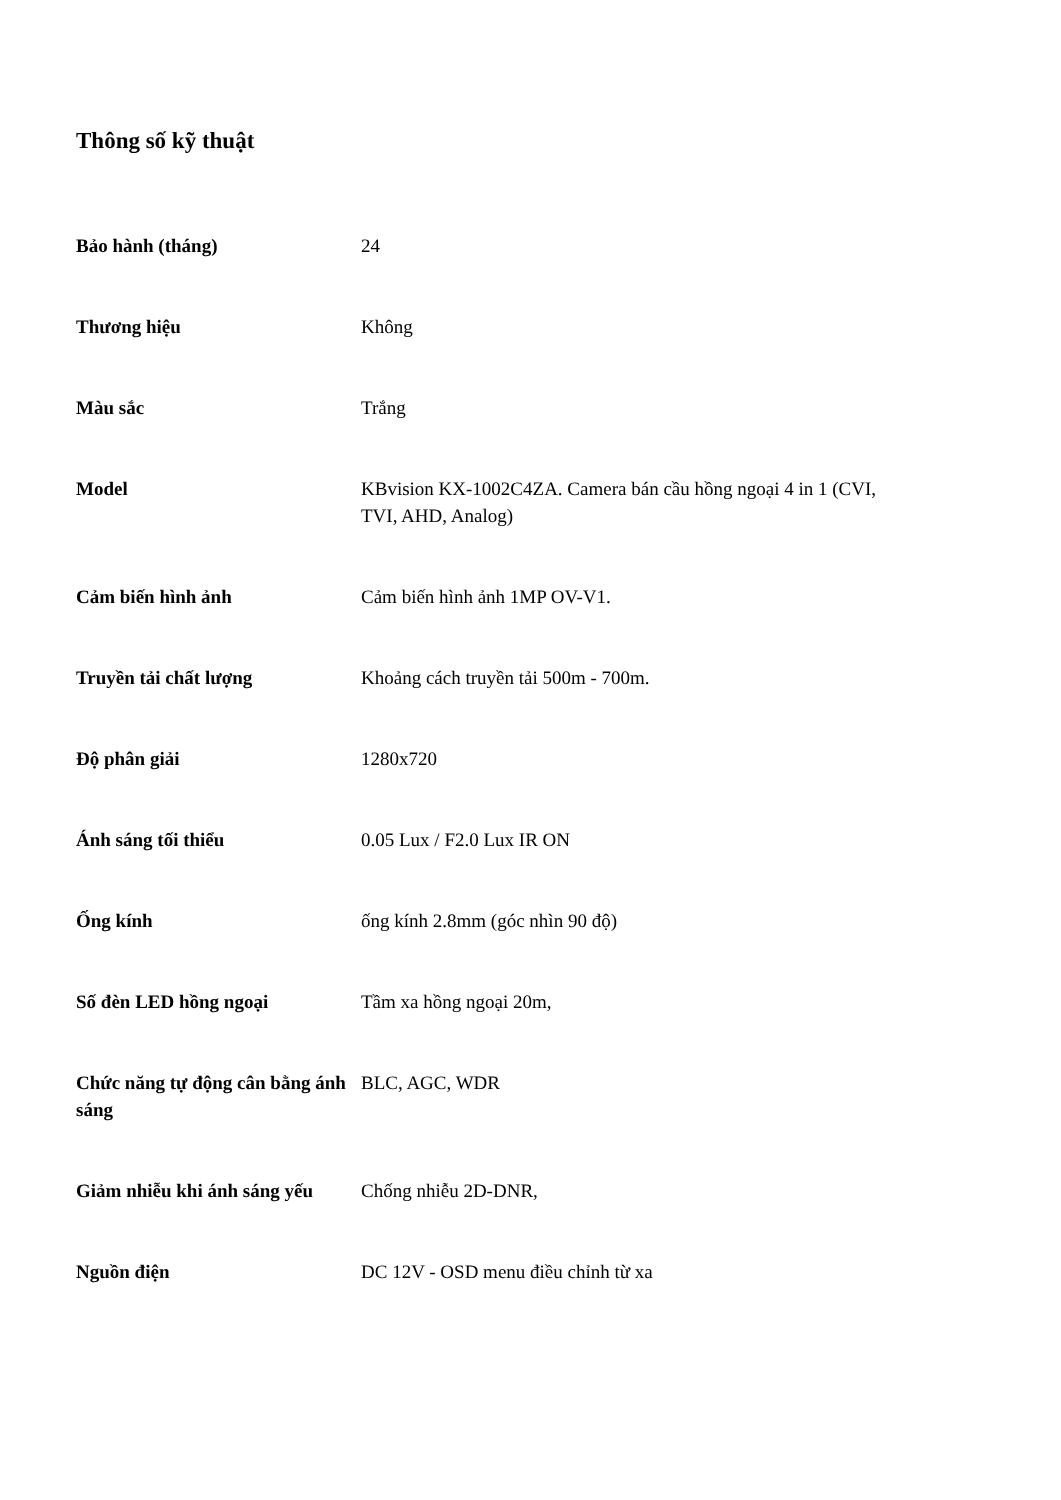Thông số kỹ thuật
| Bảo hành (tháng) | 24 |
| Thương hiệu | Không |
| Màu sắc | Trắng |
| Model | KBvision KX-1002C4ZA. Camera bán cầu hồng ngoại 4 in 1 (CVI, TVI, AHD, Analog) |
| Cảm biến hình ảnh | Cảm biến hình ảnh 1MP OV-V1. |
| Truyền tải chất lượng | Khoảng cách truyền tải 500m - 700m. |
| Độ phân giải | 1280x720 |
| Ánh sáng tối thiểu | 0.05 Lux / F2.0 Lux IR ON |
| Ống kính | ống kính 2.8mm (góc nhìn 90 độ) |
| Số đèn LED hồng ngoại | Tầm xa hồng ngoại 20m, |
| Chức năng tự động cân bằng ánh sáng | BLC, AGC, WDR |
| Giảm nhiễu khi ánh sáng yếu | Chống nhiễu 2D-DNR, |
| Nguồn điện | DC 12V - OSD menu điều chỉnh từ xa |